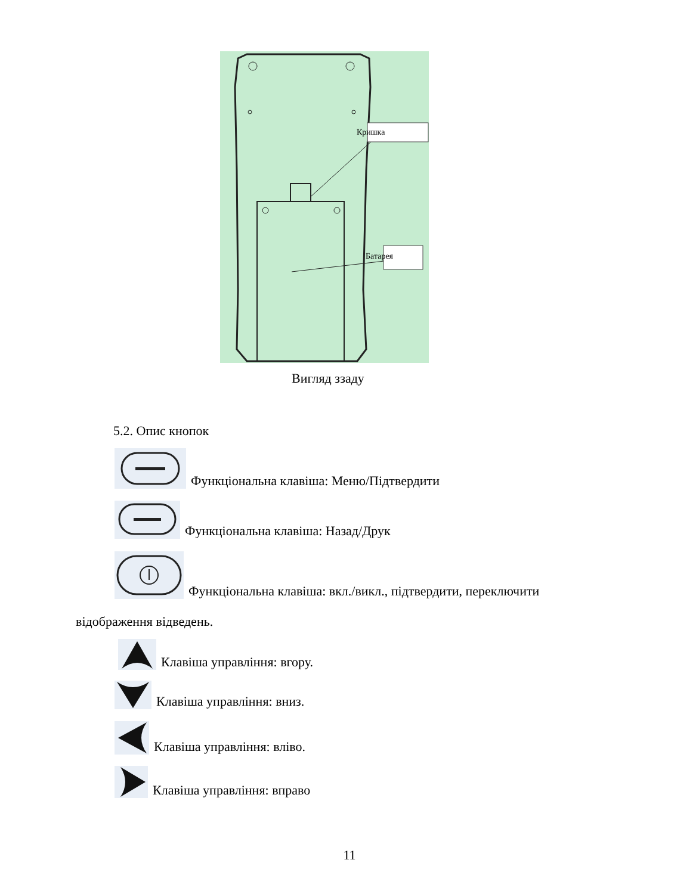Кришка
Батарея
Вигляд ззаду
5.2. Опис кнопок
Функціональна клавіша: Меню/Підтвердити
Функціональна клавіша: Назад/Друк
Функціональна клавіша: вкл./викл., підтвердити, переключити
відображення відведень.
Клавіша управління: вгору.
Клавіша управління: вниз.
Клавіша управління: вліво.
Клавіша управління: вправо
11